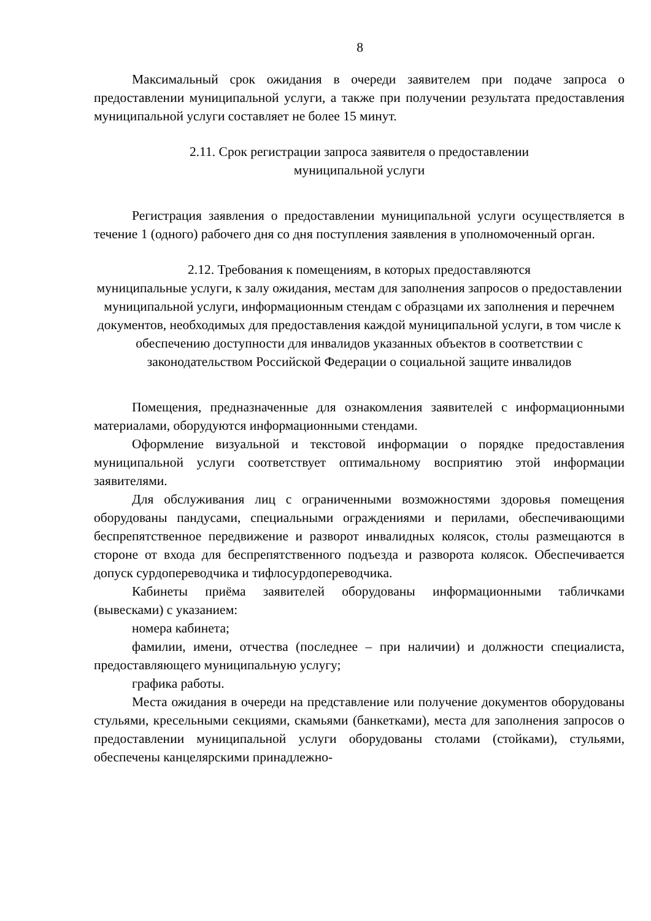8
Максимальный срок ожидания в очереди заявителем при подаче запроса о предоставлении муниципальной услуги, а также при получении результата предоставления муниципальной услуги составляет не более 15 минут.
2.11. Срок регистрации запроса заявителя о предоставлении
муниципальной услуги
Регистрация заявления о предоставлении муниципальной услуги осуществляется в течение 1 (одного) рабочего дня со дня поступления заявления в уполномоченный орган.
2.12. Требования к помещениям, в которых предоставляются
муниципальные услуги, к залу ожидания, местам для заполнения запросов о предоставлении муниципальной услуги, информационным стендам с образцами их заполнения и перечнем документов, необходимых для предоставления каждой муниципальной услуги, в том числе к обеспечению доступности для инвалидов указанных объектов в соответствии с законодательством Российской Федерации о социальной защите инвалидов
Помещения, предназначенные для ознакомления заявителей с информационными материалами, оборудуются информационными стендами.
Оформление визуальной и текстовой информации о порядке предоставления муниципальной услуги соответствует оптимальному восприятию этой информации заявителями.
Для обслуживания лиц с ограниченными возможностями здоровья помещения оборудованы пандусами, специальными ограждениями и перилами, обеспечивающими беспрепятственное передвижение и разворот инвалидных колясок, столы размещаются в стороне от входа для беспрепятственного подъезда и разворота колясок. Обеспечивается допуск сурдопереводчика и тифлосурдопереводчика.
Кабинеты приёма заявителей оборудованы информационными табличками (вывесками) с указанием:
номера кабинета;
фамилии, имени, отчества (последнее – при наличии) и должности специалиста, предоставляющего муниципальную услугу;
графика работы.
Места ожидания в очереди на представление или получение документов оборудованы стульями, кресельными секциями, скамьями (банкетками), места для заполнения запросов о предоставлении муниципальной услуги оборудованы столами (стойками), стульями, обеспечены канцелярскими принадлежно-